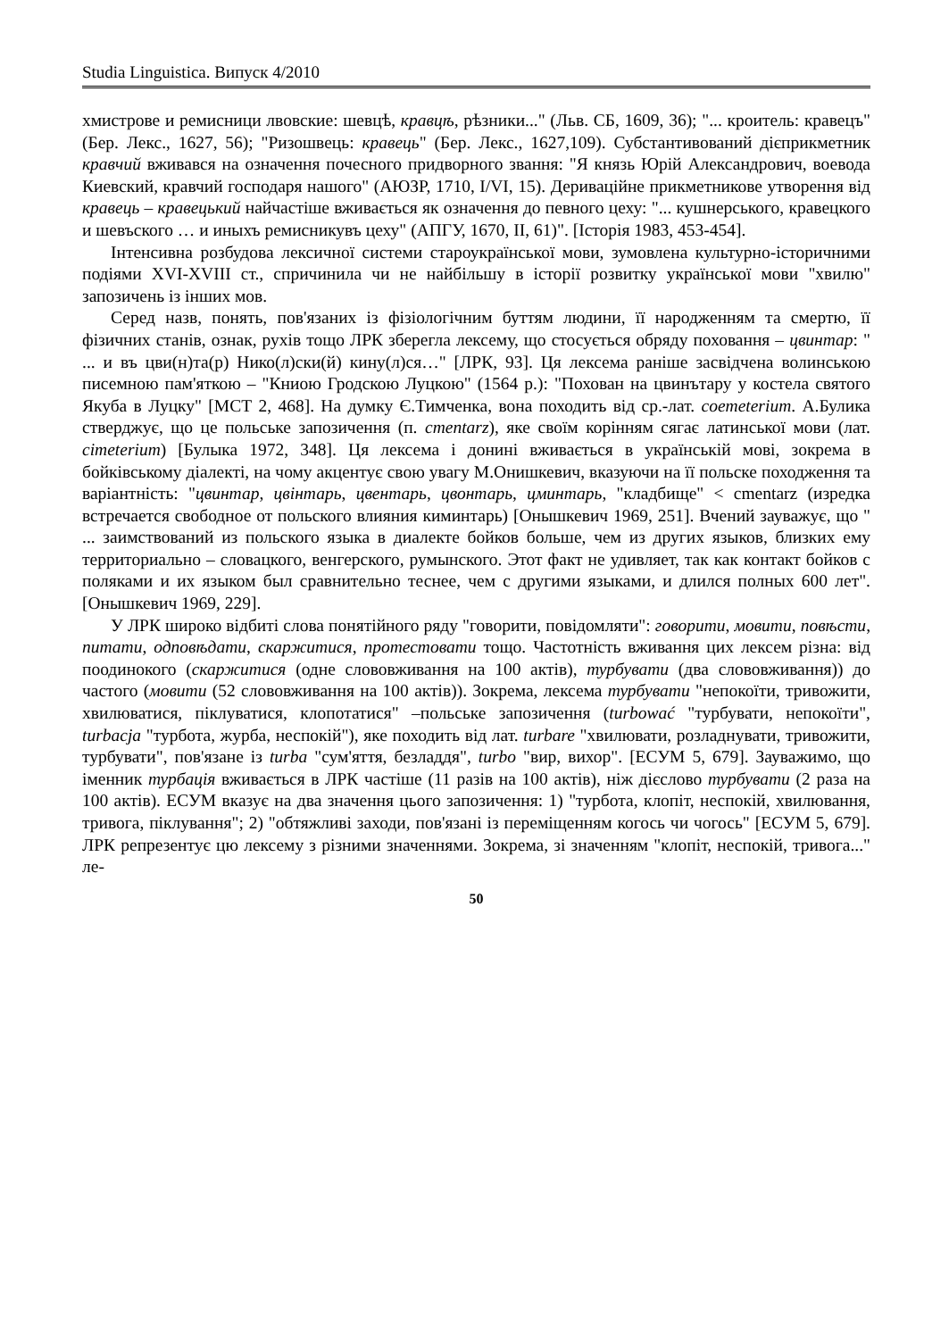Studia Linguistica. Випуск 4/2010
хмистрове и ремисници лвовские: шевцѣ, кравцѣ, рѣзники..." (Льв. СБ, 1609, 36); "... кроитель: кравецъ" (Бер. Лекс., 1627, 56); "Ризошвець: кравець" (Бер. Лекс., 1627,109). Субстантивований дієприкметник кравчий вживався на означення почесного придворного звання: "Я князь Юрій Александрович, воевода Киевский, кравчий господаря нашого" (АЮЗР, 1710, I/VI, 15). Дериваційне прикметникове утворення від кравець – кравецький найчастіше вживається як означення до певного цеху: "... кушнерського, кравецкого и шевъского … и иныхъ ремисникувъ цеху" (АПГУ, 1670, II, 61)". [Історія 1983, 453-454].
Інтенсивна розбудова лексичної системи староукраїнської мови, зумовлена культурно-історичними подіями XVI-XVIII ст., спричинила чи не найбільшу в історії розвитку української мови "хвилю" запозичень із інших мов.
Серед назв, понять, пов'язаних із фізіологічним буттям людини, її народженням та смертю, її фізичних станів, ознак, рухів тощо ЛРК зберегла лексему, що стосується обряду поховання – цвинтар: " ... и въ цви(н)та(р) Нико(л)ски(й) кину(л)ся…" [ЛРК, 93]. Ця лексема раніше засвідчена волинською писемною пам'яткою – "Книою Гродскою Луцкою" (1564 р.): "Похован на цвинътару у костела святого Якуба в Луцку" [МСТ 2, 468]. На думку Є.Тимченка, вона походить від ср.-лат. coemeterium. А.Булика стверджує, що це польське запозичення (п. cmentarz), яке своїм корінням сягає латинської мови (лат. cimeterium) [Булыка 1972, 348]. Ця лексема і донині вживається в українській мові, зокрема в бойківському діалекті, на чому акцентує свою увагу М.Онишкевич, вказуючи на її польске походження та варіантність: "цвинтар, цвінтарь, цвентарь, цвонтарь, цминтарь, "кладбище" < cmentarz (изредка встречается свободное от польского влияния киминтарь) [Онышкевич 1969, 251]. Вчений зауважує, що " ... заимствований из польского языка в диалекте бойков больше, чем из других языков, близких ему территориально – словацкого, венгерского, румынского. Этот факт не удивляет, так как контакт бойков с поляками и их языком был сравнительно теснее, чем с другими языками, и длился полных 600 лет". [Онышкевич 1969, 229].
У ЛРК широко відбиті слова понятійного ряду "говорити, повідомляти": говорити, мовити, повѣсти, питати, одповѣдати, скаржитися, протестовати тощо. Частотність вживання цих лексем різна: від поодинокого (скаржитися (одне слововживання на 100 актів), турбувати (два слововживання)) до частого (мовити (52 слововживання на 100 актів)). Зокрема, лексема турбувати "непокоїти, тривожити, хвилюватися, піклуватися, клопотатися" –польське запозичення (turbować "турбувати, непокоїти", turbacja "турбота, журба, неспокій"), яке походить від лат. turbare "хвилювати, розладнувати, тривожити, турбувати", пов'язане із turba "сум'яття, безладдя", turbo "вир, вихор". [ЕСУМ 5, 679]. Зауважимо, що іменник турбація вживається в ЛРК частіше (11 разів на 100 актів), ніж дієслово турбувати (2 раза на 100 актів). ЕСУМ вказує на два значення цього запозичення: 1) "турбота, клопіт, неспокій, хвилювання, тривога, піклування"; 2) "обтяжливі заходи, пов'язані із переміщенням когось чи чогось" [ЕСУМ 5, 679]. ЛРК репрезентує цю лексему з різними значеннями. Зокрема, зі значенням "клопіт, неспокій, тривога..." ле-
50